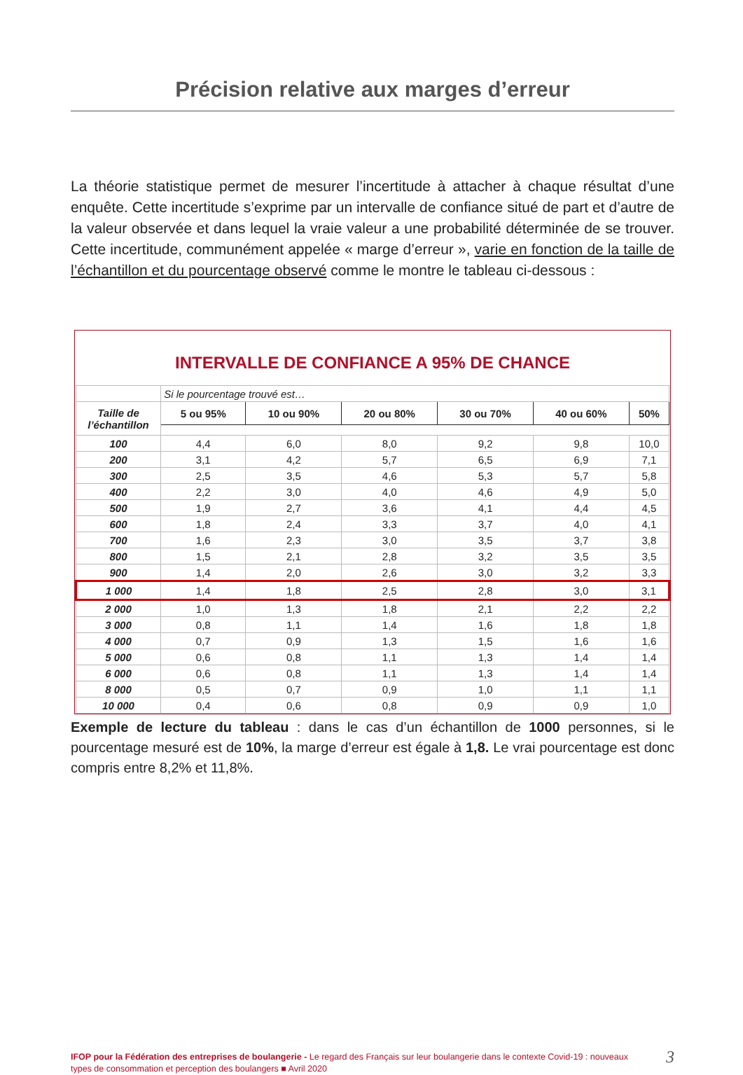Précision relative aux marges d’erreur
La théorie statistique permet de mesurer l’incertitude à attacher à chaque résultat d’une enquête. Cette incertitude s’exprime par un intervalle de confiance situé de part et d’autre de la valeur observée et dans lequel la vraie valeur a une probabilité déterminée de se trouver. Cette incertitude, communément appelée « marge d’erreur », varie en fonction de la taille de l’échantillon et du pourcentage observé comme le montre le tableau ci-dessous :
INTERVALLE DE CONFIANCE A 95% DE CHANCE
| | Si le pourcentage trouvé est… | | | | | |
| Taille de l’échantillon | 5 ou 95% | 10 ou 90% | 20 ou 80% | 30 ou 70% | 40 ou 60% | 50% |
| 100 | 4,4 | 6,0 | 8,0 | 9,2 | 9,8 | 10,0 |
| 200 | 3,1 | 4,2 | 5,7 | 6,5 | 6,9 | 7,1 |
| 300 | 2,5 | 3,5 | 4,6 | 5,3 | 5,7 | 5,8 |
| 400 | 2,2 | 3,0 | 4,0 | 4,6 | 4,9 | 5,0 |
| 500 | 1,9 | 2,7 | 3,6 | 4,1 | 4,4 | 4,5 |
| 600 | 1,8 | 2,4 | 3,3 | 3,7 | 4,0 | 4,1 |
| 700 | 1,6 | 2,3 | 3,0 | 3,5 | 3,7 | 3,8 |
| 800 | 1,5 | 2,1 | 2,8 | 3,2 | 3,5 | 3,5 |
| 900 | 1,4 | 2,0 | 2,6 | 3,0 | 3,2 | 3,3 |
| 1 000 | 1,4 | 1,8 | 2,5 | 2,8 | 3,0 | 3,1 |
| 2 000 | 1,0 | 1,3 | 1,8 | 2,1 | 2,2 | 2,2 |
| 3 000 | 0,8 | 1,1 | 1,4 | 1,6 | 1,8 | 1,8 |
| 4 000 | 0,7 | 0,9 | 1,3 | 1,5 | 1,6 | 1,6 |
| 5 000 | 0,6 | 0,8 | 1,1 | 1,3 | 1,4 | 1,4 |
| 6 000 | 0,6 | 0,8 | 1,1 | 1,3 | 1,4 | 1,4 |
| 8 000 | 0,5 | 0,7 | 0,9 | 1,0 | 1,1 | 1,1 |
| 10 000 | 0,4 | 0,6 | 0,8 | 0,9 | 0,9 | 1,0 |
Exemple de lecture du tableau : dans le cas d’un échantillon de 1000 personnes, si le pourcentage mesuré est de 10%, la marge d’erreur est égale à 1,8. Le vrai pourcentage est donc compris entre 8,2% et 11,8%.
IFOP pour la Fédération des entreprises de boulangerie - Le regard des Français sur leur boulangerie dans le contexte Covid-19 : nouveaux types de consommation et perception des boulangers ■ Avril 2020
3